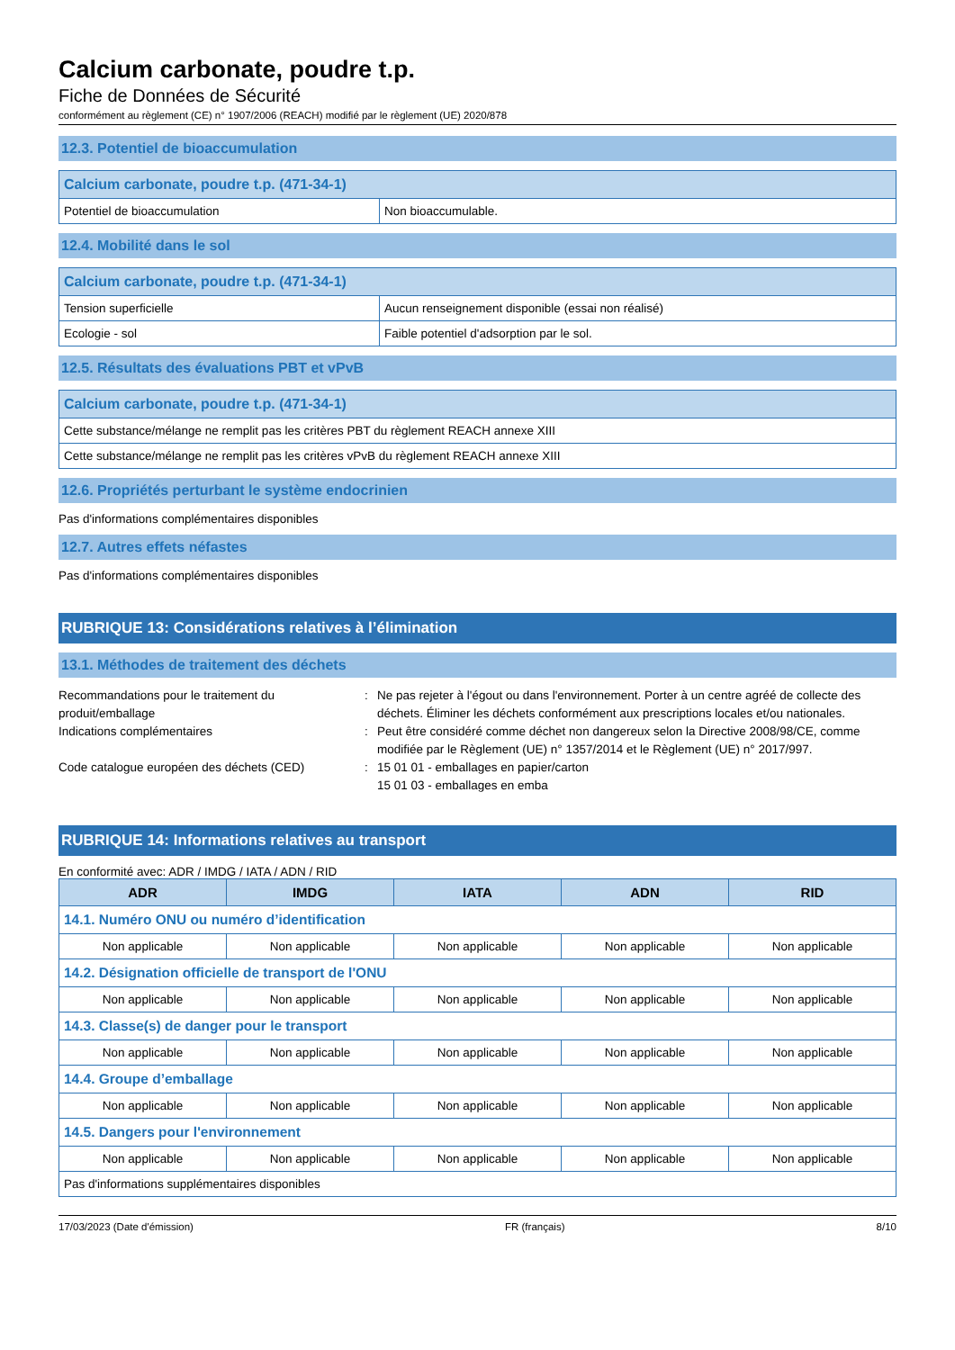Calcium carbonate, poudre t.p.
Fiche de Données de Sécurité
conformément au règlement (CE) n° 1907/2006 (REACH) modifié par le règlement (UE) 2020/878
12.3. Potentiel de bioaccumulation
| Calcium carbonate, poudre t.p. (471-34-1) | |
| --- | --- |
| Potentiel de bioaccumulation | Non bioaccumulable. |
12.4. Mobilité dans le sol
| Calcium carbonate, poudre t.p. (471-34-1) | |
| --- | --- |
| Tension superficielle | Aucun renseignement disponible (essai non réalisé) |
| Ecologie - sol | Faible potentiel d'adsorption par le sol. |
12.5. Résultats des évaluations PBT et vPvB
| Calcium carbonate, poudre t.p. (471-34-1) |
| --- |
| Cette substance/mélange ne remplit pas les critères PBT du règlement REACH annexe XIII |
| Cette substance/mélange ne remplit pas les critères vPvB du règlement REACH annexe XIII |
12.6. Propriétés perturbant le système endocrinien
Pas d'informations complémentaires disponibles
12.7. Autres effets néfastes
Pas d'informations complémentaires disponibles
RUBRIQUE 13: Considérations relatives à l’élimination
13.1. Méthodes de traitement des déchets
Recommandations pour le traitement du produit/emballage
:
Ne pas rejeter à l'égout ou dans l'environnement. Porter à un centre agréé de collecte des déchets. Éliminer les déchets conformément aux prescriptions locales et/ou nationales.
Indications complémentaires
:
Peut être considéré comme déchet non dangereux selon la Directive 2008/98/CE, comme modifiée par le Règlement (UE) n° 1357/2014 et le Règlement (UE) n° 2017/997.
Code catalogue européen des déchets (CED)
:
15 01 01 - emballages en papier/carton
15 01 03 - emballages en emba
RUBRIQUE 14: Informations relatives au transport
En conformité avec: ADR / IMDG / IATA / ADN / RID
| ADR | IMDG | IATA | ADN | RID |
| --- | --- | --- | --- | --- |
| 14.1. Numéro ONU ou numéro d’identification | | | | |
| Non applicable | Non applicable | Non applicable | Non applicable | Non applicable |
| 14.2. Désignation officielle de transport de l'ONU | | | | |
| Non applicable | Non applicable | Non applicable | Non applicable | Non applicable |
| 14.3. Classe(s) de danger pour le transport | | | | |
| Non applicable | Non applicable | Non applicable | Non applicable | Non applicable |
| 14.4. Groupe d’emballage | | | | |
| Non applicable | Non applicable | Non applicable | Non applicable | Non applicable |
| 14.5. Dangers pour l'environnement | | | | |
| Non applicable | Non applicable | Non applicable | Non applicable | Non applicable |
| Pas d'informations supplémentaires disponibles | | | | |
17/03/2023 (Date d'émission) FR (français) 8/10